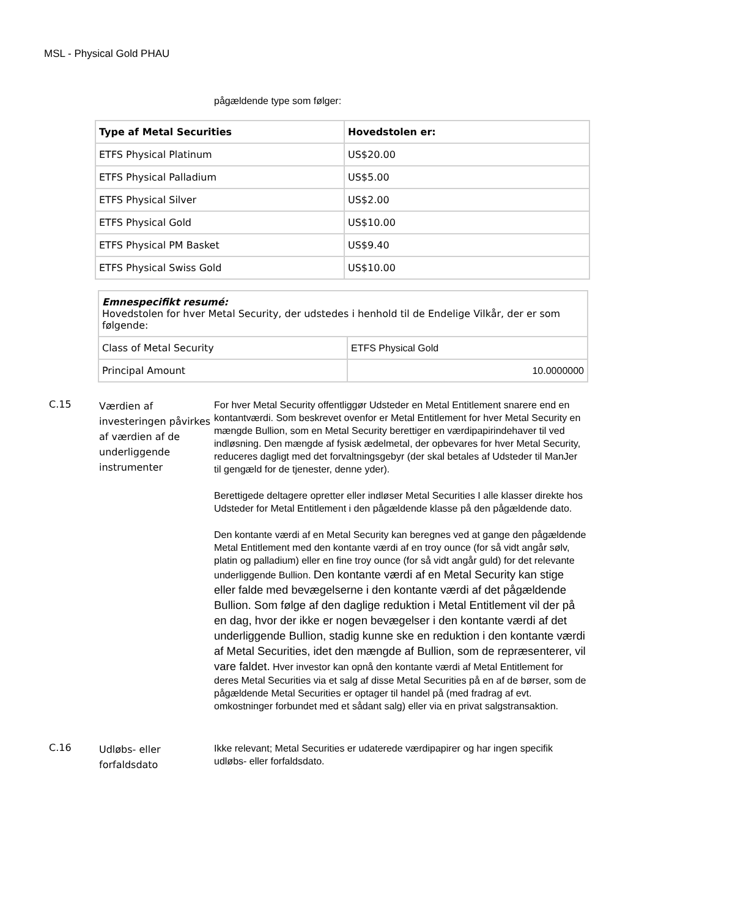MSL - Physical Gold PHAU
pågældende type som følger:
| Type af Metal Securities | Hovedstolen er: |
| --- | --- |
| ETFS Physical Platinum | US$20.00 |
| ETFS Physical Palladium | US$5.00 |
| ETFS Physical Silver | US$2.00 |
| ETFS Physical Gold | US$10.00 |
| ETFS Physical PM Basket | US$9.40 |
| ETFS Physical Swiss Gold | US$10.00 |
| Emnespecifikt resumé: Hovedstolen for hver Metal Security, der udstedes i henhold til de Endelige Vilkår, der er som følgende: | |
| Class of Metal Security | ETFS Physical Gold |
| Principal Amount | 10.0000000 |
C.15
Værdien af investeringen påvirkes af værdien af de underliggende instrumenter
For hver Metal Security offentliggør Udsteder en Metal Entitlement snarere end en kontantværdi. Som beskrevet ovenfor er Metal Entitlement for hver Metal Security en mængde Bullion, som en Metal Security berettiger en værdipapirindehaver til ved indløsning. Den mængde af fysisk ædelmetal, der opbevares for hver Metal Security, reduceres dagligt med det forvaltningsgebyr (der skal betales af Udsteder til ManJer til gengæld for de tjenester, denne yder).
Berettigede deltagere opretter eller indløser Metal Securities I alle klasser direkte hos Udsteder for Metal Entitlement i den pågældende klasse på den pågældende dato.
Den kontante værdi af en Metal Security kan beregnes ved at gange den pågældende Metal Entitlement med den kontante værdi af en troy ounce (for så vidt angår sølv, platin og palladium) eller en fine troy ounce (for så vidt angår guld) for det relevante underliggende Bullion. Den kontante værdi af en Metal Security kan stige eller falde med bevægelserne i den kontante værdi af det pågældende Bullion. Som følge af den daglige reduktion i Metal Entitlement vil der på en dag, hvor der ikke er nogen bevægelser i den kontante værdi af det underliggende Bullion, stadig kunne ske en reduktion i den kontante værdi af Metal Securities, idet den mængde af Bullion, som de repræsenterer, vil vare faldet. Hver investor kan opnå den kontante værdi af Metal Entitlement for deres Metal Securities via et salg af disse Metal Securities på en af de børser, som de pågældende Metal Securities er optager til handel på (med fradrag af evt. omkostninger forbundet med et sådant salg) eller via en privat salgstransaktion.
C.16
Udløbs- eller forfaldsdato
Ikke relevant; Metal Securities er udaterede værdipapirer og har ingen specifik udløbs- eller forfaldsdato.